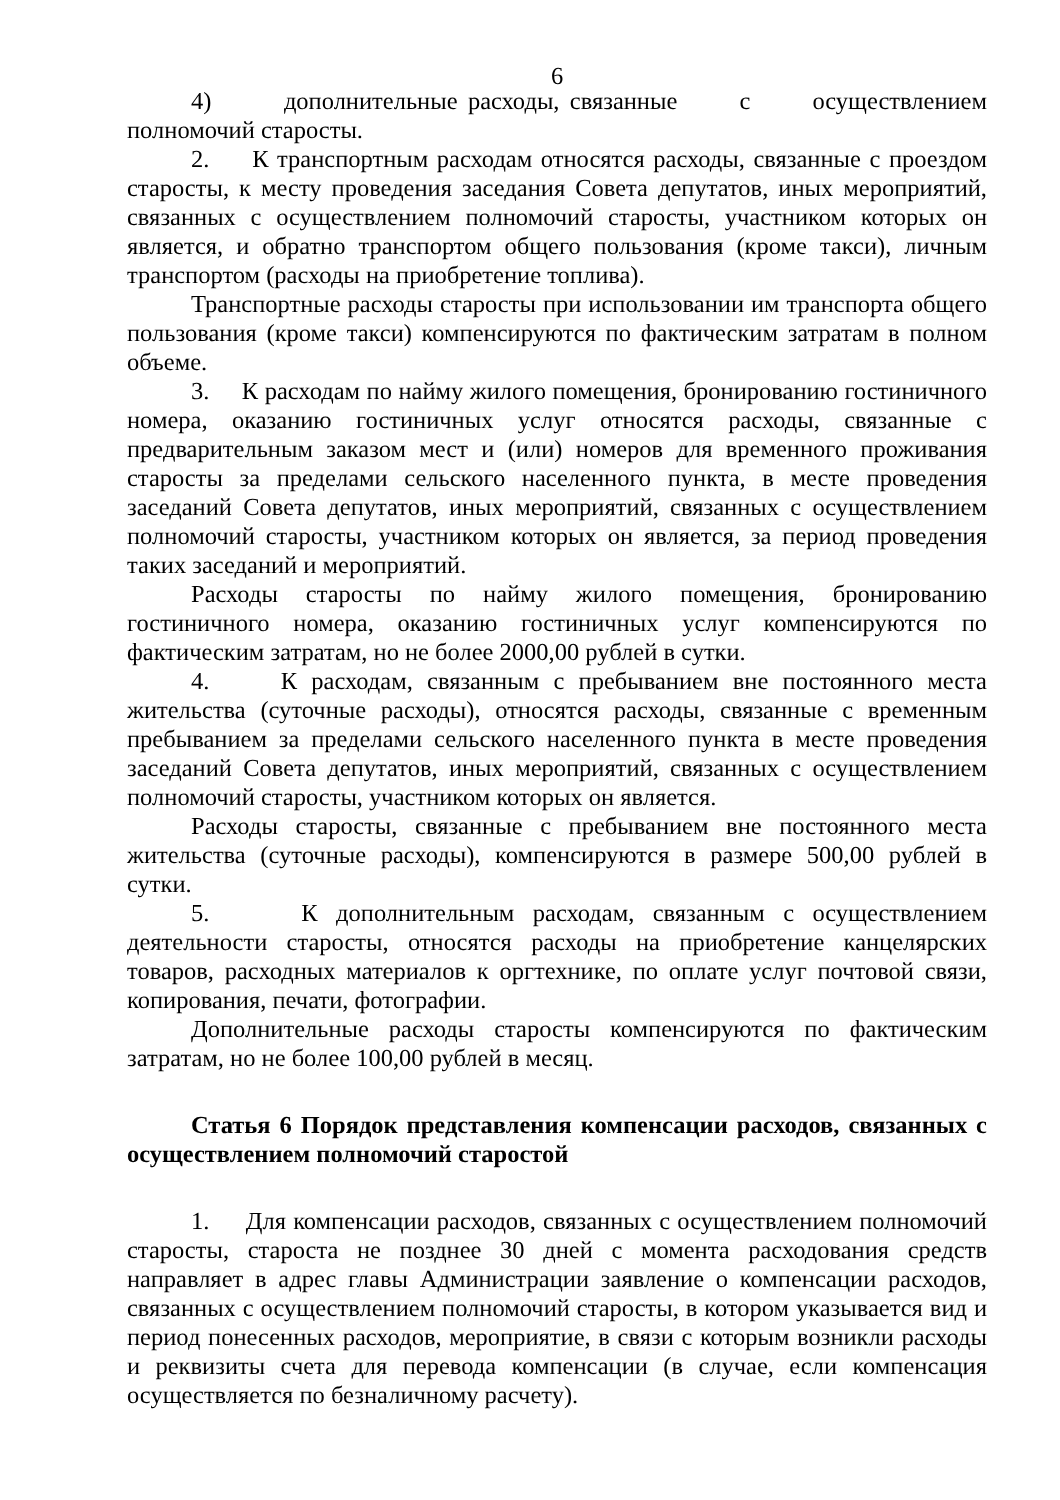6
4) дополнительные расходы, связанные с осуществлением полномочий старосты.
2. К транспортным расходам относятся расходы, связанные с проездом старосты, к месту проведения заседания Совета депутатов, иных мероприятий, связанных с осуществлением полномочий старосты, участником которых он является, и обратно транспортом общего пользования (кроме такси), личным транспортом (расходы на приобретение топлива).
Транспортные расходы старосты при использовании им транспорта общего пользования (кроме такси) компенсируются по фактическим затратам в полном объеме.
3. К расходам по найму жилого помещения, бронированию гостиничного номера, оказанию гостиничных услуг относятся расходы, связанные с предварительным заказом мест и (или) номеров для временного проживания старосты за пределами сельского населенного пункта, в месте проведения заседаний Совета депутатов, иных мероприятий, связанных с осуществлением полномочий старосты, участником которых он является, за период проведения таких заседаний и мероприятий.
Расходы старосты по найму жилого помещения, бронированию гостиничного номера, оказанию гостиничных услуг компенсируются по фактическим затратам, но не более 2000,00 рублей в сутки.
4. К расходам, связанным с пребыванием вне постоянного места жительства (суточные расходы), относятся расходы, связанные с временным пребыванием за пределами сельского населенного пункта в месте проведения заседаний Совета депутатов, иных мероприятий, связанных с осуществлением полномочий старосты, участником которых он является.
Расходы старосты, связанные с пребыванием вне постоянного места жительства (суточные расходы), компенсируются в размере 500,00 рублей в сутки.
5. К дополнительным расходам, связанным с осуществлением деятельности старосты, относятся расходы на приобретение канцелярских товаров, расходных материалов к оргтехнике, по оплате услуг почтовой связи, копирования, печати, фотографии.
Дополнительные расходы старосты компенсируются по фактическим затратам, но не более 100,00 рублей в месяц.
Статья 6 Порядок представления компенсации расходов, связанных с осуществлением полномочий старостой
1. Для компенсации расходов, связанных с осуществлением полномочий старосты, староста не позднее 30 дней с момента расходования средств направляет в адрес главы Администрации заявление о компенсации расходов, связанных с осуществлением полномочий старосты, в котором указывается вид и период понесенных расходов, мероприятие, в связи с которым возникли расходы и реквизиты счета для перевода компенсации (в случае, если компенсация осуществляется по безналичному расчету).